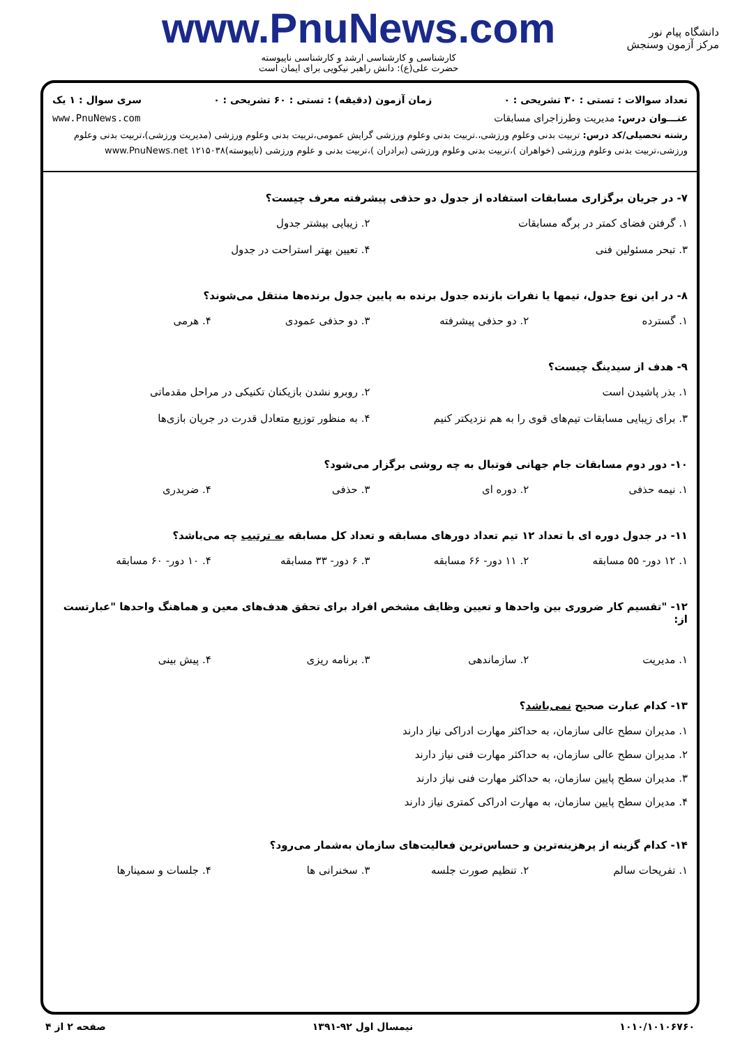دانشگاه پیام نور
مرکز آزمون وسنجش
www.PnuNews.com
کارشناسی و کارشناسی ارشد و کارشناسی ناپیوسته
حضرت علی(ع): دانش راهبر نیکویی برای ایمان است
تعداد سوالات : تستی : ۳۰ تشریحی : ۰ زمان آزمون (دقیقه) : تستی : ۶۰ تشریحی : ۰ سری سوال : ۱ یک
عنـــوان درس: مدیریت وطرزاجرای مسابقات www.PnuNews.com
رشته تحصیلی/کد درس: تربیت بدنی وعلوم ورزشی،.تربیت بدنی وعلوم ورزشی گرایش عمومی،تربیت بدنی وعلوم ورزشی (مدیریت ورزشی)،تربیت بدنی وعلوم ورزشی،تربیت بدنی وعلوم ورزشی (خواهران )،تربیت بدنی وعلوم ورزشی (برادران )،تربیت بدنی و علوم ورزشی (ناپیوسته)۱۲۱۵۰۳۸ www.PnuNews.net
۷- در جریان برگزاری مسابقات استفاده از جدول دو حذفی پیشرفته معرف چیست؟
۱. گرفتن فضای کمتر در برگه مسابقات ۲. زیبایی بیشتر جدول ۳. تبحر مسئولین فنی ۴. تعیین بهتر استراحت در جدول
۸- در این نوع جدول، تیمها یا نفرات بازنده جدول برنده به پایین جدول برنده‌ها منتقل می‌شوند؟
۱. گسترده ۲. دو حذفی پیشرفته ۳. دو حذفی عمودی ۴. هرمی
۹- هدف از سیدینگ چیست؟
۱. بذر پاشیدن است ۲. روبرو نشدن بازیکنان تکنیکی در مراحل مقدماتی ۳. برای زیبایی مسابقات تیم‌های قوی را به هم نزدیکتر کنیم ۴. به منظور توزیع متعادل قدرت در جریان بازی‌ها
۱۰- دور دوم مسابقات جام جهانی فوتبال به چه روشی برگزار می‌شود؟
۱. نیمه حذفی ۲. دوره ای ۳. حذفی ۴. ضربدری
۱۱- در جدول دوره ای با تعداد ۱۲ تیم تعداد دورهای مسابقه و تعداد کل مسابقه به ترتیب چه می‌باشد؟
۱. ۱۲ دور- ۵۵ مسابقه ۲. ۱۱ دور- ۶۶ مسابقه ۳. ۶ دور- ۳۳ مسابقه ۴. ۱۰ دور- ۶۰ مسابقه
۱۲- "تقسیم کار ضروری بین واحدها و تعیین وظایف مشخص افراد برای تحقق هدف‌های معین و هماهنگ واحدها "عبارتست از:
۱. مدیریت ۲. سازماندهی ۳. برنامه ریزی ۴. پیش بینی
۱۳- کدام عبارت صحیح نمی‌باشد؟
۱. مدیران سطح عالی سازمان، به حداکثر مهارت ادراکی نیاز دارند ۲. مدیران سطح عالی سازمان، به حداکثر مهارت فنی نیاز دارند ۳. مدیران سطح پایین سازمان، به حداکثر مهارت فنی نیاز دارند ۴. مدیران سطح پایین سازمان، به مهارت ادراکی کمتری نیاز دارند
۱۴- کدام گزینه از پرهزینه‌ترین و حساس‌ترین فعالیت‌های سازمان به‌شمار می‌رود؟
۱. تفریحات سالم ۲. تنظیم صورت جلسه ۳. سخنرانی ها ۴. جلسات و سمینارها
۱۰۱۰/۱۰۱۰۶۷۶۰ نیمسال اول ۹۲-۱۳۹۱ صفحه ۲ از ۴